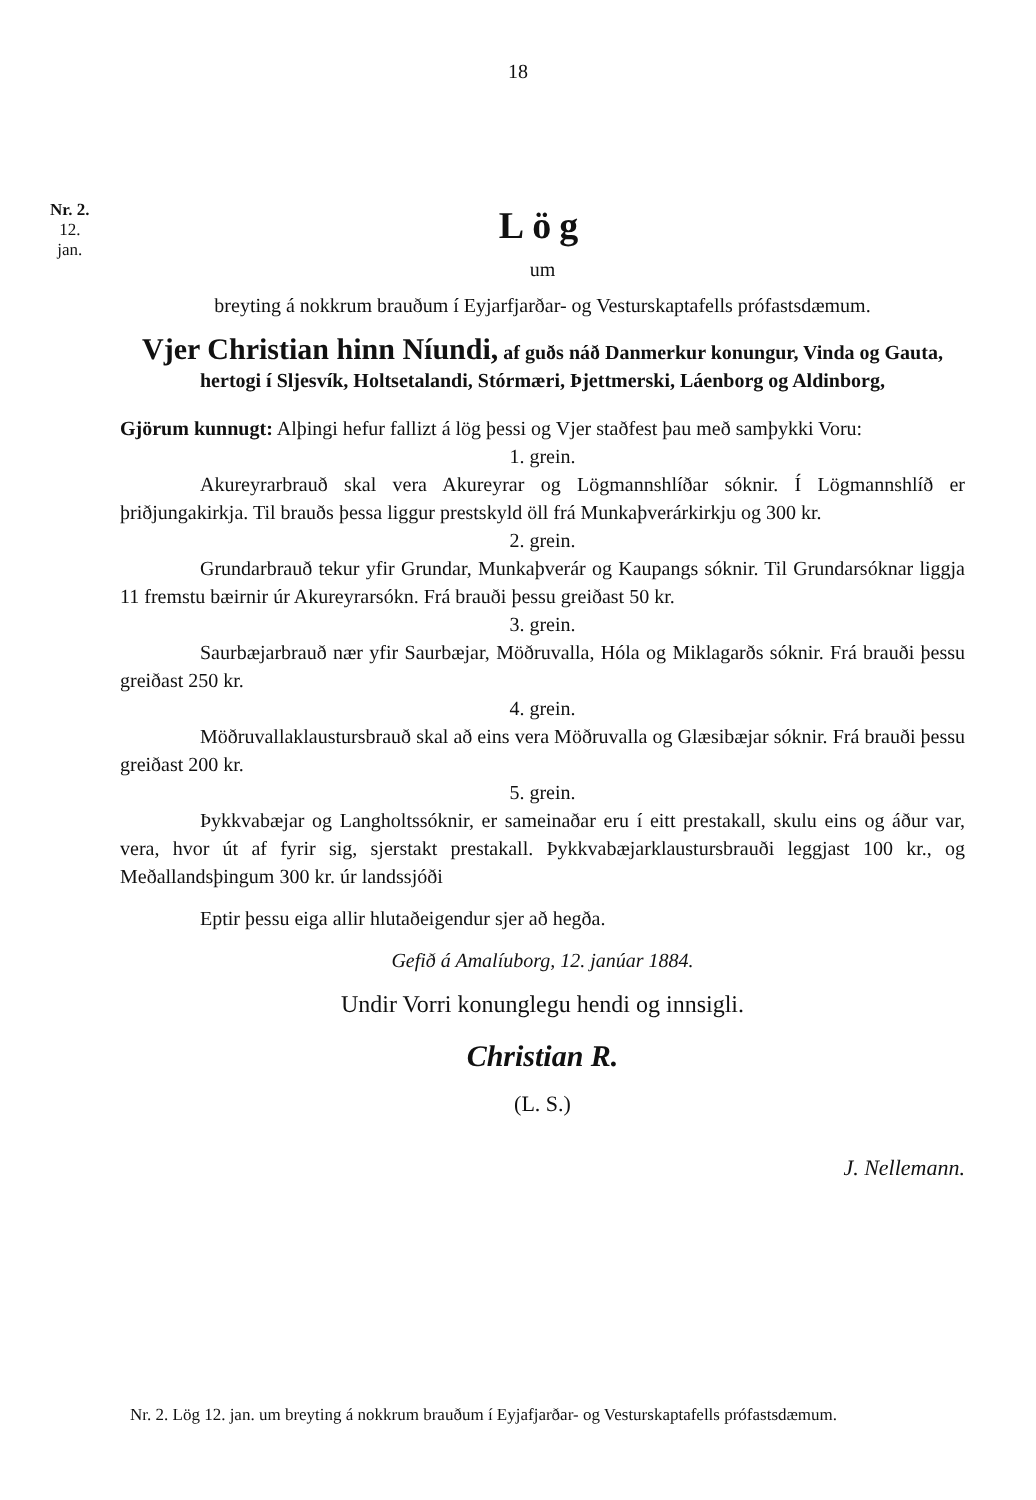18
Nr. 2.
12.
jan.
Lög
um
breyting á nokkrum brauðum í Eyjarfjarðar- og Vesturskaptafells prófastsdæmum.
Vjer Christian hinn Níundi, af guðs náð Danmerkur konungur, Vinda og Gauta, hertogi í Sljesvík, Holtsetalandi, Stórmæri, Þjettmerski, Láenborg og Aldinborg,
Gjörum kunnugt: Alþingi hefur fallizt á lög þessi og Vjer staðfest þau með samþykki Voru:
1. grein.
Akureyrarbrauð skal vera Akureyrar og Lögmannshlíðar sóknir. Í Lögmannshlíð er þriðjungakirkja. Til brauðs þessa liggur prestskyld öll frá Munkaþverárkirkju og 300 kr.
2. grein.
Grundarbrauð tekur yfir Grundar, Munkaþverár og Kaupangs sóknir. Til Grundarsóknar liggja 11 fremstu bæirnir úr Akureyrarsókn. Frá brauði þessu greiðast 50 kr.
3. grein.
Saurbæjarbrauð nær yfir Saurbæjar, Möðruvalla, Hóla og Miklagarðs sóknir. Frá brauði þessu greiðast 250 kr.
4. grein.
Möðruvallaklaustursbrauð skal að eins vera Möðruvalla og Glæsibæjar sóknir. Frá brauði þessu greiðast 200 kr.
5. grein.
Þykkvabæjar og Langholtssóknir, er sameinaðar eru í eitt prestakall, skulu eins og áður var, vera, hvor út af fyrir sig, sjerstakt prestakall. Þykkvabæjarklaustursbrauði leggjast 100 kr., og Meðallandsþingum 300 kr. úr landssjóði
Eptir þessu eiga allir hlutaðeigendur sjer að hegða.
Gefið á Amalíuborg, 12. janúar 1884.
Undir Vorri konunglegu hendi og innsigli.
Christian R.
(L. S.)
J. Nellemann.
Nr. 2. Lög 12. jan. um breyting á nokkrum brauðum í Eyjafjarðar- og Vesturskaptafells prófastsdæmum.